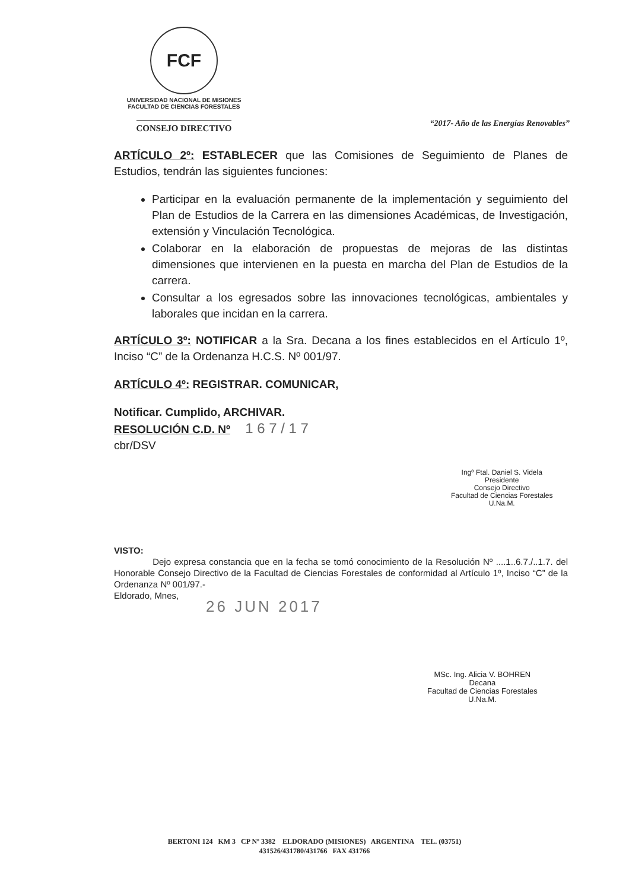FCF
UNIVERSIDAD NACIONAL DE MISIONES
FACULTAD DE CIENCIAS FORESTALES
CONSEJO DIRECTIVO
“2017- Año de las Energías Renovables”
ARTÍCULO 2º: ESTABLECER que las Comisiones de Seguimiento de Planes de Estudios, tendrán las siguientes funciones:
Participar en la evaluación permanente de la implementación y seguimiento del Plan de Estudios de la Carrera en las dimensiones Académicas, de Investigación, extensión y Vinculación Tecnológica.
Colaborar en la elaboración de propuestas de mejoras de las distintas dimensiones que intervienen en la puesta en marcha del Plan de Estudios de la carrera.
Consultar a los egresados sobre las innovaciones tecnológicas, ambientales y laborales que incidan en la carrera.
ARTÍCULO 3º: NOTIFICAR a la Sra. Decana a los fines establecidos en el Artículo 1º, Inciso “C” de la Ordenanza H.C.S. Nº 001/97.
ARTÍCULO 4º: REGISTRAR. COMUNICAR,
Notificar. Cumplido, ARCHIVAR.
RESOLUCIÓN C.D. Nº 1 6 7 / 1 7
cbr/DSV
Ingº Ftal. Daniel S. Videla
Presidente
Consejo Directivo
Facultad de Ciencias Forestales
U.Na.M.
VISTO:
Dejo expresa constancia que en la fecha se tomó conocimiento de la Resolución Nº ....1..6.7./..1.7. del Honorable Consejo Directivo de la Facultad de Ciencias Forestales de conformidad al Artículo 1º, Inciso “C” de la Ordenanza Nº 001/97.-
Eldorado, Mnes,
26 JUN 2017
MSc. Ing. Alicia V. BOHREN
Decana
Facultad de Ciencias Forestales
U.Na.M.
BERTONI 124 KM 3 CP Nº 3382 ELDORADO (MISIONES) ARGENTINA TEL. (03751)
431526/431780/431766 FAX 431766